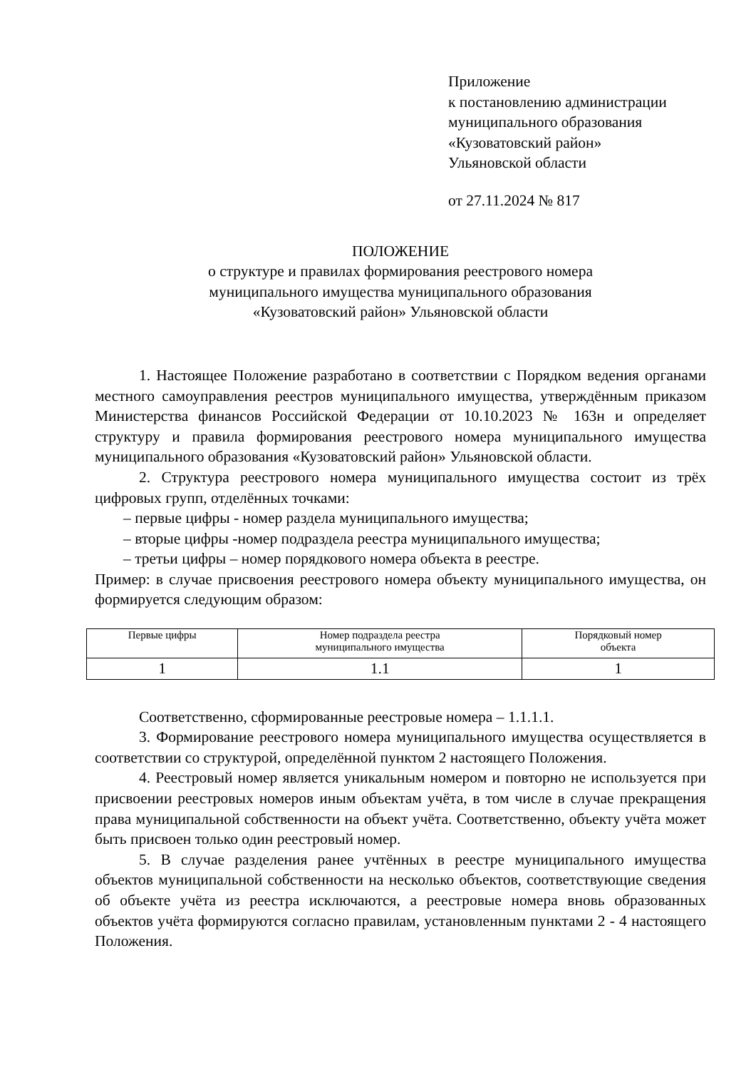Приложение
к постановлению администрации
муниципального образования
«Кузоватовский район»
Ульяновской области
от 27.11.2024 № 817
ПОЛОЖЕНИЕ
о структуре и правилах формирования реестрового номера
муниципального имущества муниципального образования
«Кузоватовский район» Ульяновской области
1. Настоящее Положение разработано в соответствии с Порядком ведения органами местного самоуправления реестров муниципального имущества, утверждённым приказом Министерства финансов Российской Федерации от 10.10.2023 № 163н и определяет структуру и правила формирования реестрового номера муниципального имущества муниципального образования «Кузоватовский район» Ульяновской области.
2. Структура реестрового номера муниципального имущества состоит из трёх цифровых групп, отделённых точками:
– первые цифры - номер раздела муниципального имущества;
– вторые цифры -номер подраздела реестра муниципального имущества;
– третьи цифры – номер порядкового номера объекта в реестре.
Пример: в случае присвоения реестрового номера объекту муниципального имущества, он формируется следующим образом:
| Первые цифры | Номер подраздела реестра муниципального имущества | Порядковый номер объекта |
| 1 | 1.1 | 1 |
Соответственно, сформированные реестровые номера – 1.1.1.1.
3. Формирование реестрового номера муниципального имущества осуществляется в соответствии со структурой, определённой пунктом 2 настоящего Положения.
4. Реестровый номер является уникальным номером и повторно не используется при присвоении реестровых номеров иным объектам учёта, в том числе в случае прекращения права муниципальной собственности на объект учёта. Соответственно, объекту учёта может быть присвоен только один реестровый номер.
5. В случае разделения ранее учтённых в реестре муниципального имущества объектов муниципальной собственности на несколько объектов, соответствующие сведения об объекте учёта из реестра исключаются, а реестровые номера вновь образованных объектов учёта формируются согласно правилам, установленным пунктами 2 - 4 настоящего Положения.